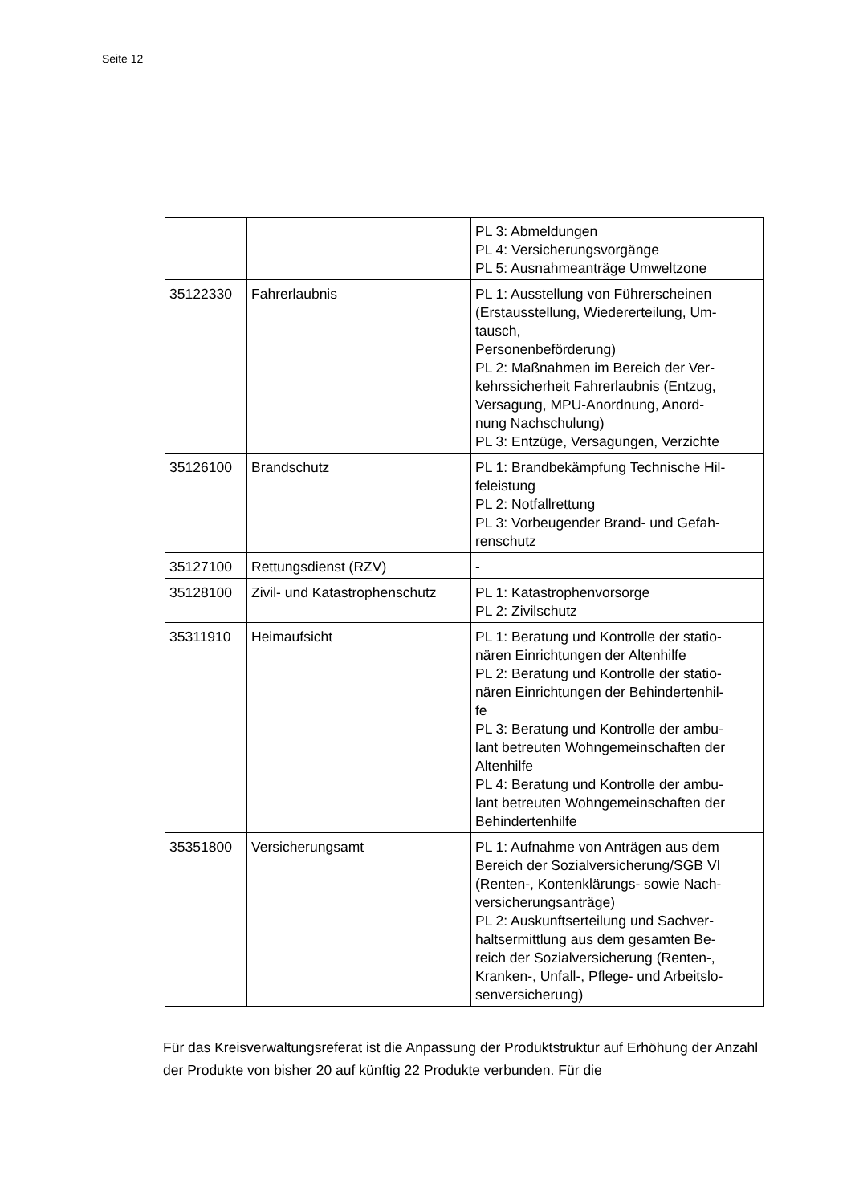Seite 12
| | | PL 3: Abmeldungen PL 4: Versicherungsvorgänge PL 5: Ausnahmeanträge Umweltzone |
| 35122330 | Fahrerlaubnis | PL 1: Ausstellung von Führerscheinen (Erstausstellung, Wiedererteilung, Um- tausch, Personenbeförderung) PL 2: Maßnahmen im Bereich der Ver- kehrssicherheit Fahrerlaubnis (Entzug, Versagung, MPU-Anordnung, Anord- nung Nachschulung) PL 3: Entzüge, Versagungen, Verzichte |
| 35126100 | Brandschutz | PL 1: Brandbekämpfung Technische Hil- feleistung PL 2: Notfallrettung PL 3: Vorbeugender Brand- und Gefah- renschutz |
| 35127100 | Rettungsdienst (RZV) | - |
| 35128100 | Zivil- und Katastrophenschutz | PL 1: Katastrophenvorsorge PL 2: Zivilschutz |
| 35311910 | Heimaufsicht | PL 1: Beratung und Kontrolle der statio- nären Einrichtungen der Altenhilfe PL 2: Beratung und Kontrolle der statio- nären Einrichtungen der Behindertenhil- fe PL 3: Beratung und Kontrolle der ambu- lant betreuten Wohngemeinschaften der Altenhilfe PL 4: Beratung und Kontrolle der ambu- lant betreuten Wohngemeinschaften der Behindertenhilfe |
| 35351800 | Versicherungsamt | PL 1: Aufnahme von Anträgen aus dem Bereich der Sozialversicherung/SGB VI (Renten-, Kontenklärungs- sowie Nach- versicherungsanträge) PL 2: Auskunftserteilung und Sachver- haltsermittlung aus dem gesamten Be- reich der Sozialversicherung (Renten-, Kranken-, Unfall-, Pflege- und Arbeitslo- senversicherung) |
Für das Kreisverwaltungsreferat ist die Anpassung der Produktstruktur auf Erhöhung der Anzahl der Produkte von bisher 20 auf künftig 22 Produkte verbunden. Für die